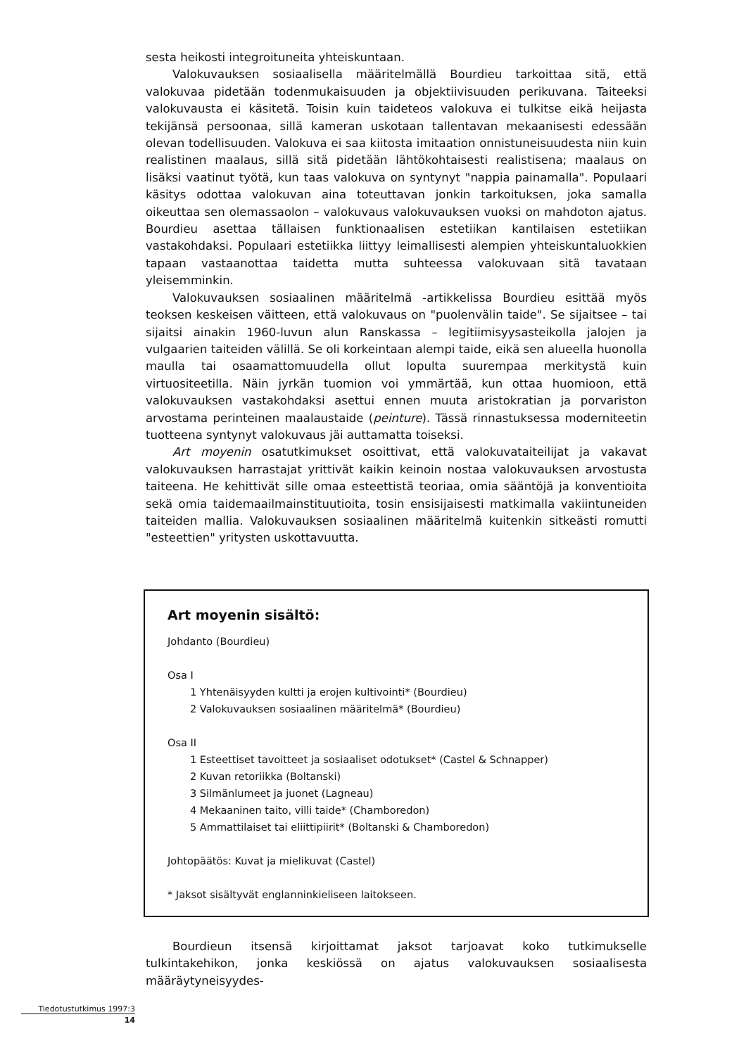sesta heikosti integroituneita yhteiskuntaan.
Valokuvauksen sosiaalisella määritelmällä Bourdieu tarkoittaa sitä, että valokuvaa pidetään todenmukaisuuden ja objektiivisuuden perikuvana. Taiteeksi valokuvausta ei käsitetä. Toisin kuin taideteos valokuva ei tulkitse eikä heijasta tekijänsä persoonaa, sillä kameran uskotaan tallentavan mekaanisesti edessään olevan todellisuuden. Valokuva ei saa kiitosta imitaation onnistuneisuudesta niin kuin realistinen maalaus, sillä sitä pidetään lähtökohtaisesti realistisena; maalaus on lisäksi vaatinut työtä, kun taas valokuva on syntynyt "nappia painamalla". Populaari käsitys odottaa valokuvan aina toteuttavan jonkin tarkoituksen, joka samalla oikeuttaa sen olemassaolon – valokuvaus valokuvauksen vuoksi on mahdoton ajatus. Bourdieu asettaa tällaisen funktionaalisen estetiikan kantilaisen estetiikan vastakohdaksi. Populaari estetiikka liittyy leimallisesti alempien yhteiskuntaluokkien tapaan vastaanottaa taidetta mutta suhteessa valokuvaan sitä tavataan yleisemminkin.
Valokuvauksen sosiaalinen määritelmä -artikkelissa Bourdieu esittää myös teoksen keskeisen väitteen, että valokuvaus on "puolenvälin taide". Se sijaitsee – tai sijaitsi ainakin 1960-luvun alun Ranskassa – legitiimisyysasteikolla jalojen ja vulgaarien taiteiden välillä. Se oli korkeintaan alempi taide, eikä sen alueella huonolla maulla tai osaamattomuudella ollut lopulta suurempaa merkitystä kuin virtuositeetilla. Näin jyrkän tuomion voi ymmärtää, kun ottaa huomioon, että valokuvauksen vastakohdaksi asettui ennen muuta aristokratian ja porvariston arvostama perinteinen maalaustaide (peinture). Tässä rinnastuksessa moderniteetin tuotteena syntynyt valokuvaus jäi auttamatta toiseksi.
Art moyenin osatutkimukset osoittivat, että valokuvataiteilijat ja vakavat valokuvauksen harrastajat yrittivät kaikin keinoin nostaa valokuvauksen arvostusta taiteena. He kehittivät sille omaa esteettistä teoriaa, omia sääntöjä ja konventioita sekä omia taidemaailmainstituutioita, tosin ensisijaisesti matkimalla vakiintuneiden taiteiden mallia. Valokuvauksen sosiaalinen määritelmä kuitenkin sitkeästi romutti "esteettien" yritysten uskottavuutta.
Art moyenin sisältö:
Johdanto (Bourdieu)
Osa I
1 Yhtenäisyyden kultti ja erojen kultivointi* (Bourdieu)
2 Valokuvauksen sosiaalinen määritelmä* (Bourdieu)
Osa II
1 Esteettiset tavoitteet ja sosiaaliset odotukset* (Castel & Schnapper)
2 Kuvan retoriikka (Boltanski)
3 Silmänlumeet ja juonet (Lagneau)
4 Mekaaninen taito, villi taide* (Chamboredon)
5 Ammattilaiset tai eliittipiirit* (Boltanski & Chamboredon)
Johtopäätös: Kuvat ja mielikuvat (Castel)
* Jaksot sisältyvät englanninkieliseen laitokseen.
Bourdieun itsensä kirjoittamat jaksot tarjoavat koko tutkimukselle tulkintakehikon, jonka keskiössä on ajatus valokuvauksen sosiaalisesta määräytyneisyydes-
Tiedotustutkimus 1997:3
14